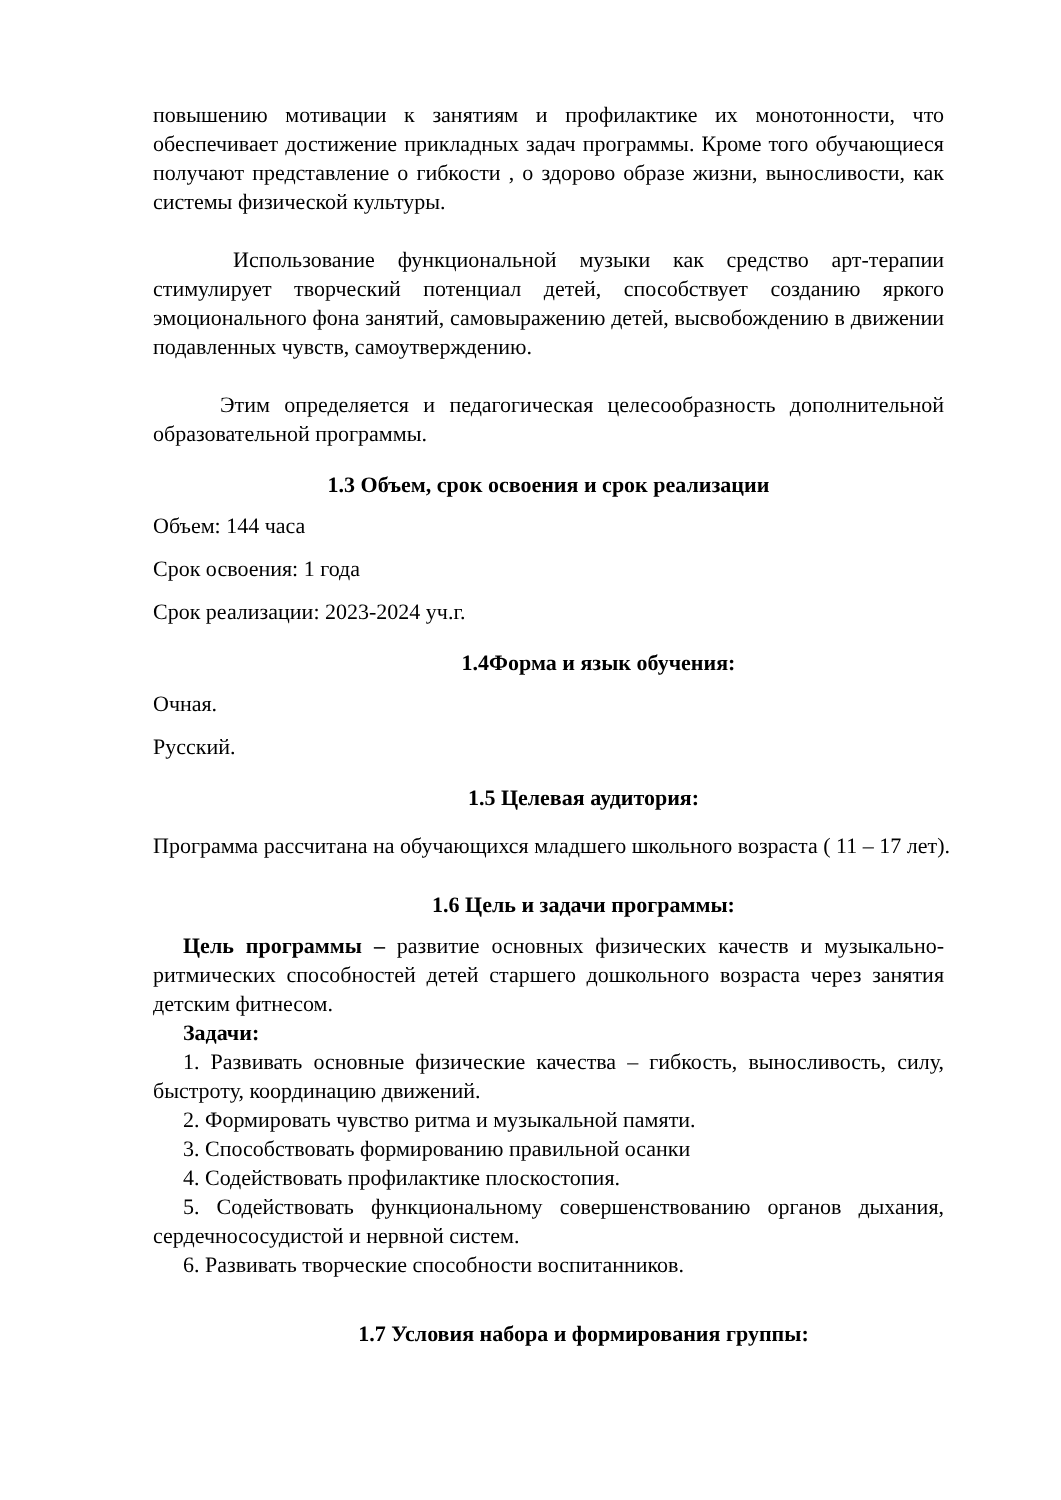повышению мотивации к занятиям и профилактике их монотонности, что обеспечивает достижение прикладных задач программы. Кроме того обучающиеся получают представление о гибкости , о здорово образе жизни, выносливости, как системы физической культуры.
Использование функциональной музыки как средство арт-терапии стимулирует творческий потенциал детей, способствует созданию яркого эмоционального фона занятий, самовыражению детей, высвобождению в движении подавленных чувств, самоутверждению.
Этим определяется и педагогическая целесообразность дополнительной образовательной программы.
1.3 Объем, срок освоения и срок реализации
Объем: 144 часа
Срок освоения: 1 года
Срок реализации: 2023-2024 уч.г.
1.4Форма и язык обучения:
Очная.
Русский.
1.5 Целевая аудитория:
Программа рассчитана на обучающихся младшего школьного возраста ( 11 – 17 лет).
1.6 Цель и задачи программы:
Цель программы – развитие основных физических качеств и музыкально-ритмических способностей детей старшего дошкольного возраста через занятия детским фитнесом.
Задачи:
1. Развивать основные физические качества – гибкость, выносливость, силу, быстроту, координацию движений.
2. Формировать чувство ритма и музыкальной памяти.
3. Способствовать формированию правильной осанки
4. Содействовать профилактике плоскостопия.
5. Содействовать функциональному совершенствованию органов дыхания, сердечнососудистой и нервной систем.
6. Развивать творческие способности воспитанников.
1.7 Условия набора и формирования группы: